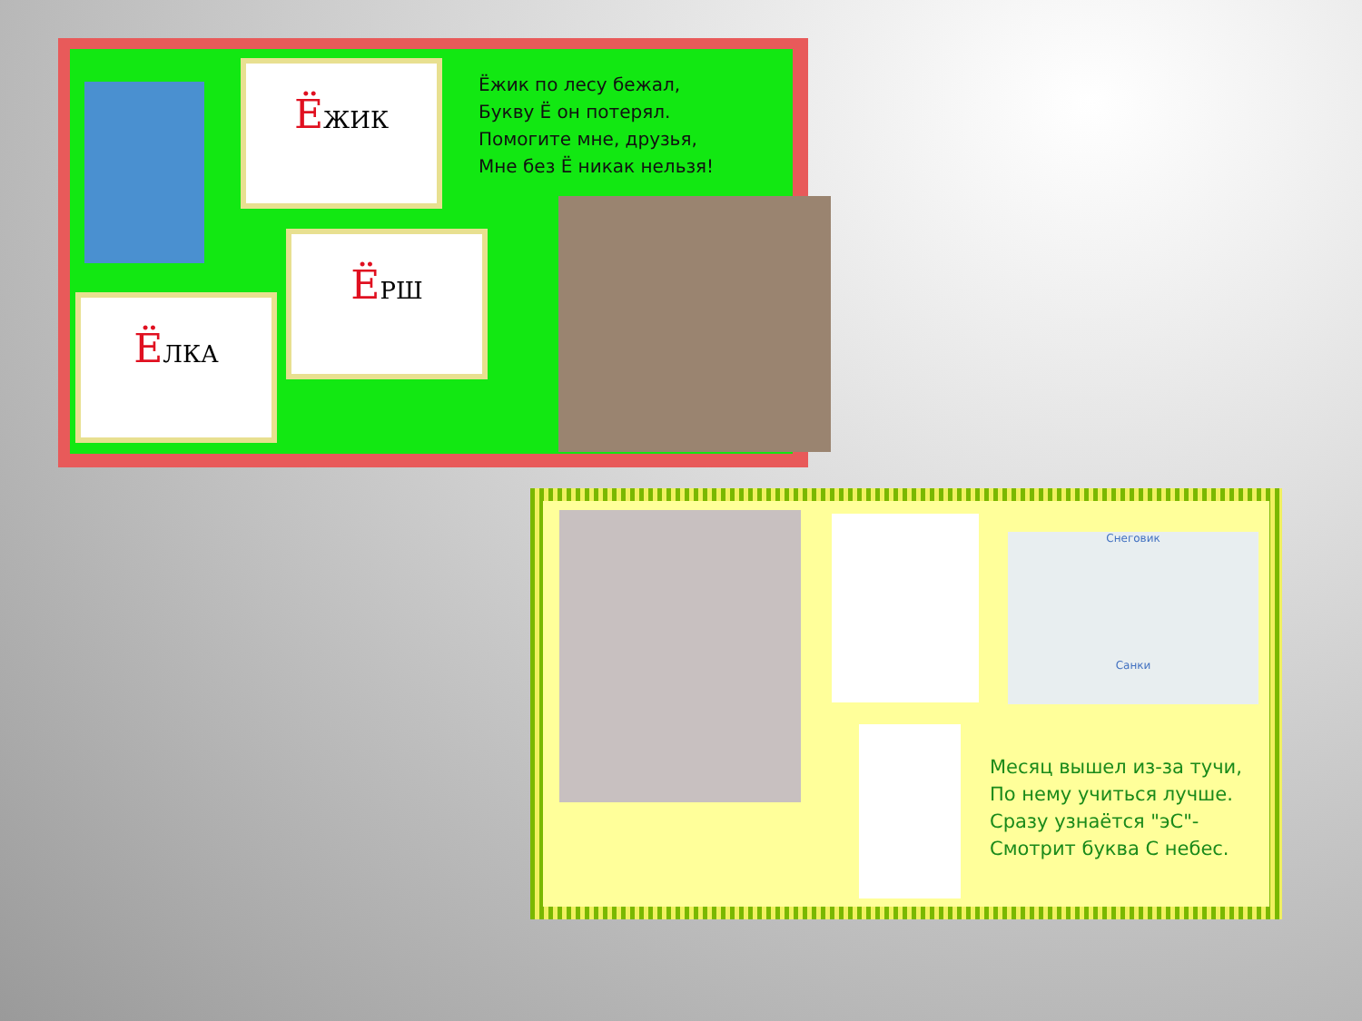ЁЖИК
ЁЛКА
ЁРШ
Ёжик по лесу бежал,
Букву Ё он потерял.
Помогите мне, друзья,
Мне без Ё никак нельзя!
Снеговик
Санки
Месяц вышел из-за тучи,
По нему учиться лучше.
Сразу узнаётся "эС"-
Смотрит буква С небес.